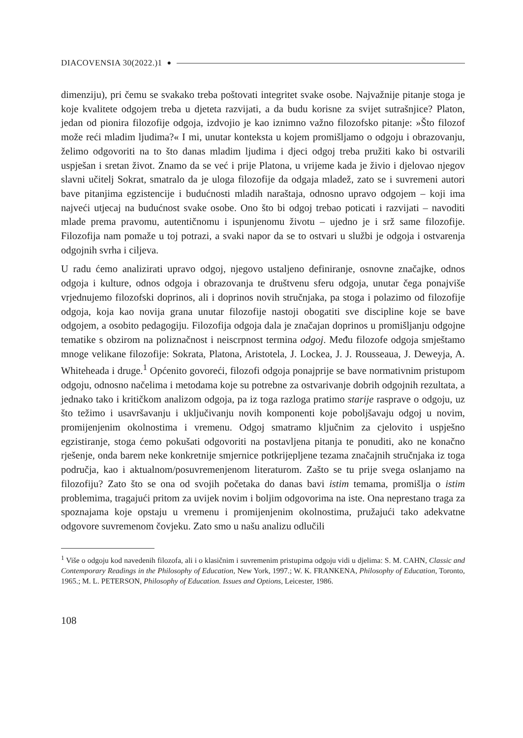DIACOVENSIA 30(2022.)1 ●
dimenziju), pri čemu se svakako treba poštovati integritet svake osobe. Najvažnije pitanje stoga je koje kvalitete odgojem treba u djeteta razvijati, a da budu korisne za svijet sutrašnjice? Platon, jedan od pionira filozofije odgoja, izdvojio je kao iznimno važno filozofsko pitanje: »Što filozof može reći mladim ljudima?« I mi, unutar konteksta u kojem promišljamo o odgoju i obrazovanju, želimo odgovoriti na to što danas mladim ljudima i djeci odgoj treba pružiti kako bi ostvarili uspješan i sretan život. Znamo da se već i prije Platona, u vrijeme kada je živio i djelovao njegov slavni učitelj Sokrat, smatralo da je uloga filozofije da odgaja mladež, zato se i suvremeni autori bave pitanjima egzistencije i budućnosti mladih naraštaja, odnosno upravo odgojem – koji ima najveći utjecaj na budućnost svake osobe. Ono što bi odgoj trebao poticati i razvijati – navoditi mlade prema pravomu, autentičnomu i ispunjenomu životu – ujedno je i srž same filozofije. Filozofija nam pomaže u toj potrazi, a svaki napor da se to ostvari u službi je odgoja i ostvarenja odgojnih svrha i ciljeva.
U radu ćemo analizirati upravo odgoj, njegovo ustaljeno definiranje, osnovne značajke, odnos odgoja i kulture, odnos odgoja i obrazovanja te društvenu sferu odgoja, unutar čega ponajviše vrjednujemo filozofski doprinos, ali i doprinos novih stručnjaka, pa stoga i polazimo od filozofije odgoja, koja kao novija grana unutar filozofije nastoji obogatiti sve discipline koje se bave odgojem, a osobito pedagogiju. Filozofija odgoja dala je značajan doprinos u promišljanju odgojne tematike s obzirom na poliznačnost i neiscrpnost termina odgoj. Među filozofe odgoja smještamo mnoge velikane filozofije: Sokrata, Platona, Aristotela, J. Lockea, J. J. Rousseaua, J. Deweyja, A. Whiteheada i druge.<sup>1</sup> Općenito govoreći, filozofi odgoja ponajprije se bave normativnim pristupom odgoju, odnosno načelima i metodama koje su potrebne za ostvarivanje dobrih odgojnih rezultata, a jednako tako i kritičkom analizom odgoja, pa iz toga razloga pratimo starije rasprave o odgoju, uz što težimo i usavršavanju i uključivanju novih komponenti koje poboljšavaju odgoj u novim, promijenjenim okolnostima i vremenu. Odgoj smatramo ključnim za cjelovito i uspješno egzistiranje, stoga ćemo pokušati odgovoriti na postavljena pitanja te ponuditi, ako ne konačno rješenje, onda barem neke konkretnije smjernice potkrijepljene tezama značajnih stručnjaka iz toga područja, kao i aktualnom/posuvremenjenom literaturom. Zašto se tu prije svega oslanjamo na filozofiju? Zato što se ona od svojih početaka do danas bavi istim temama, promišlja o istim problemima, tragajući pritom za uvijek novim i boljim odgovorima na iste. Ona neprestano traga za spoznajama koje opstaju u vremenu i promijenjenim okolnostima, pružajući tako adekvatne odgovore suvremenom čovjeku. Zato smo u našu analizu odlučili
<sup>1</sup> Više o odgoju kod navedenih filozofa, ali i o klasičnim i suvremenim pristupima odgoju vidi u djelima: S. M. CAHN, Classic and Contemporary Readings in the Philosophy of Education, New York, 1997.; W. K. FRANKENA, Philosophy of Education, Toronto, 1965.; M. L. PETERSON, Philosophy of Education. Issues and Options, Leicester, 1986.
108